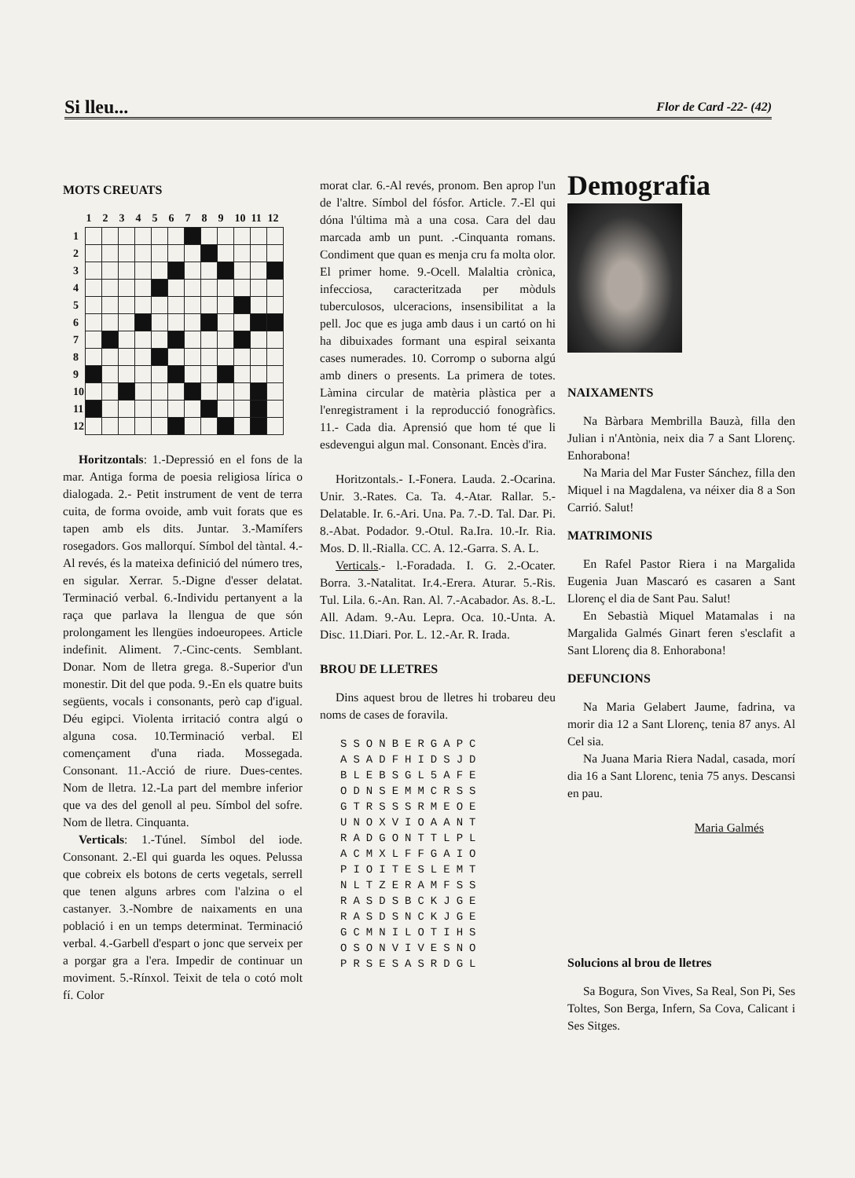Si lleu... Flor de Card -22- (42)
MOTS CREUATS
| | 1 | 2 | 3 | 4 | 5 | 6 | 7 | 8 | 9 | 10 | 11 | 12 |
| --- | --- | --- | --- | --- | --- | --- | --- | --- | --- | --- | --- | --- |
| 1 | | | | | | | | | | | | |
| 2 | | | | | | | | | | | | |
| 3 | | | | | | | | | | | | |
| 4 | | | | | | | | | | | | |
| 5 | | | | | | | | | | | | |
| 6 | | | | | | | | | | | | |
| 7 | | | | | | | | | | | | |
| 8 | | | | | | | | | | | | |
| 9 | | | | | | | | | | | | |
| 10 | | | | | | | | | | | | |
| 11 | | | | | | | | | | | | |
| 12 | | | | | | | | | | | | |
Horitzontals: 1.-Depressió en el fons de la mar. Antiga forma de poesia religiosa lírica o dialogada. 2.- Petit instrument de vent de terra cuita, de forma ovoide, amb vuit forats que es tapen amb els dits. Juntar. 3.-Mamífers rosegadors. Gos mallorquí. Símbol del tàntal. 4.-Al revés, és la mateixa definició del número tres, en sigular. Xerrar. 5.-Digne d'esser delatat. Terminació verbal. 6.-Individu pertanyent a la raça que parlava la llengua de que són prolongament les llengües indoeuropees. Article indefinit. Aliment. 7.-Cinc-cents. Semblant. Donar. Nom de lletra grega. 8.-Superior d'un monestir. Dit del que poda. 9.-En els quatre buits següents, vocals i consonants, però cap d'igual. Déu egipci. Violenta irritació contra algú o alguna cosa. 10.Terminació verbal. El començament d'una riada. Mossegada. Consonant. 11.-Acció de riure. Dues-centes. Nom de lletra. 12.-La part del membre inferior que va des del genoll al peu. Símbol del sofre. Nom de lletra. Cinquanta.
Verticals: 1.-Túnel. Símbol del iode. Consonant. 2.-El qui guarda les oques. Pelussa que cobreix els botons de certs vegetals, serrell que tenen alguns arbres com l'alzina o el castanyer. 3.-Nombre de naixaments en una població i en un temps determinat. Terminació verbal. 4.-Garbell d'espart o jonc que serveix per a porgar gra a l'era. Impedir de continuar un moviment. 5.-Rínxol. Teixit de tela o cotó molt fí. Color
morat clar. 6.-Al revés, pronom. Ben aprop l'un de l'altre. Símbol del fósfor. Article. 7.-El qui dóna l'última mà a una cosa. Cara del dau marcada amb un punt. .-Cinquanta romans. Condiment que quan es menja cru fa molta olor. El primer home. 9.-Ocell. Malaltia crònica, infecciosa, caracteritzada per mòduls tuberculosos, ulceracions, insensibilitat a la pell. Joc que es juga amb daus i un cartó on hi ha dibuixades formant una espiral seixanta cases numerades. 10. Corromp o suborna algú amb diners o presents. La primera de totes. Làmina circular de matèria plàstica per a l'enregistrament i la reproducció fonogràfics. 11.- Cada dia. Aprensió que hom té que li esdevengui algun mal. Consonant. Encès d'ira.
Horitzontals.- I.-Fonera. Lauda. 2.-Ocarina. Unir. 3.-Rates. Ca. Ta. 4.-Atar. Rallar. 5.-Delatable. Ir. 6.-Ari. Una. Pa. 7.-D. Tal. Dar. Pi. 8.-Abat. Podador. 9.-Otul. Ra.Ira. 10.-Ir. Ria. Mos. D. ll.-Rialla. CC. A. 12.-Garra. S. A. L.
Verticals.- l.-Foradada. I. G. 2.-Ocater. Borra. 3.-Natalitat. Ir.4.-Erera. Aturar. 5.-Ris. Tul. Lila. 6.-An. Ran. Al. 7.-Acabador. As. 8.-L. All. Adam. 9.-Au. Lepra. Oca. 10.-Unta. A. Disc. 11.Diari. Por. L. 12.-Ar. R. Irada.
BROU DE LLETRES
Dins aquest brou de lletres hi trobareu deu noms de cases de foravila.
| S | S | O | N | B | E | R | G | A | P | C |
| A | S | A | D | F | H | I | D | S | J | D |
| B | L | E | B | S | G | L | 5 | A | F | E |
| O | D | N | S | E | M | M | C | R | S | S |
| G | T | R | S | S | S | R | M | E | O | E |
| U | N | O | X | V | I | O | A | A | N | T |
| R | A | D | G | O | N | T | T | L | P | L |
| A | C | M | X | L | F | F | G | A | I | O |
| P | I | O | I | T | E | S | L | E | M | T |
| N | L | T | Z | E | R | A | M | F | S | S |
| R | A | S | D | S | B | C | K | J | G | E |
| R | A | S | D | S | N | C | K | J | G | E |
| G | C | M | N | I | L | O | T | I | H | S |
| O | S | O | N | V | I | V | E | S | N | O |
| P | R | S | E | S | A | S | R | D | G | L |
Demografia
NAIXAMENTS
Na Bàrbara Membrilla Bauzà, filla den Julian i n'Antònia, neix dia 7 a Sant Llorenç. Enhorabona!
Na Maria del Mar Fuster Sánchez, filla den Miquel i na Magdalena, va néixer dia 8 a Son Carrió. Salut!
MATRIMONIS
En Rafel Pastor Riera i na Margalida Eugenia Juan Mascaró es casaren a Sant Llorenç el dia de Sant Pau. Salut!
En Sebastià Miquel Matamalas i na Margalida Galmés Ginart feren s'esclafit a Sant Llorenç dia 8. Enhorabona!
DEFUNCIONS
Na Maria Gelabert Jaume, fadrina, va morir dia 12 a Sant Llorenç, tenia 87 anys. Al Cel sia.
Na Juana Maria Riera Nadal, casada, morí dia 16 a Sant Llorenc, tenia 75 anys. Descansi en pau.
Maria Galmés
Solucions al brou de lletres
Sa Bogura, Son Vives, Sa Real, Son Pi, Ses Toltes, Son Berga, Infern, Sa Cova, Calicant i Ses Sitges.